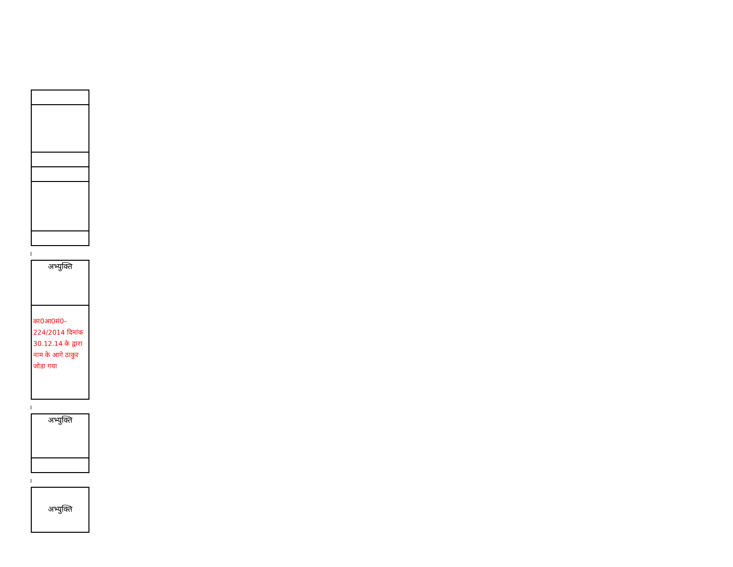| अभ्युक्ति |
| का0आ0सं0– 224/2014 दिनांक 30.12.14 के द्वारा नाम के आगे ठाकुर जोडा गया |
| अभ्युक्ति |
| अभ्युक्ति |